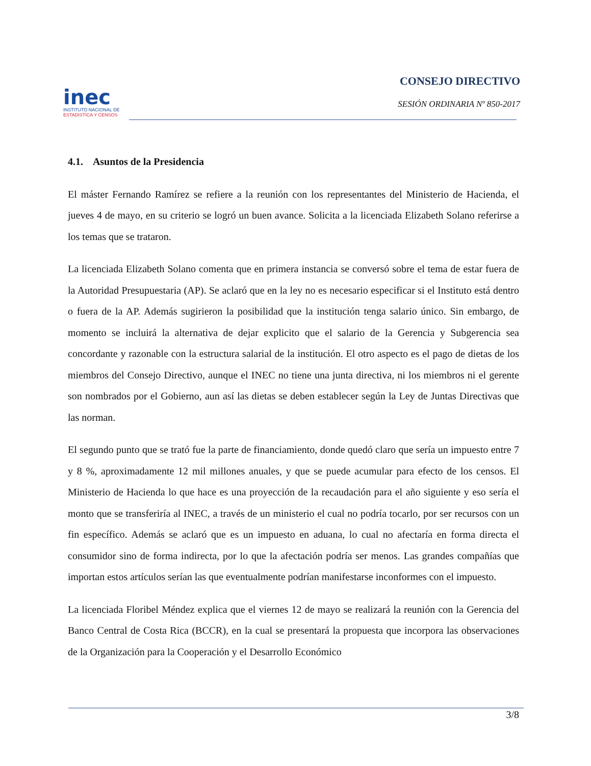inec
INSTITUTO NACIONAL DE
ESTADISTICA Y CENSOS
CONSEJO DIRECTIVO
SESIÓN ORDINARIA Nº 850-2017
4.1. Asuntos de la Presidencia
El máster Fernando Ramírez se refiere a la reunión con los representantes del Ministerio de Hacienda, el jueves 4 de mayo, en su criterio se logró un buen avance. Solicita a la licenciada Elizabeth Solano referirse a los temas que se trataron.
La licenciada Elizabeth Solano comenta que en primera instancia se conversó sobre el tema de estar fuera de la Autoridad Presupuestaria (AP). Se aclaró que en la ley no es necesario especificar si el Instituto está dentro o fuera de la AP. Además sugirieron la posibilidad que la institución tenga salario único. Sin embargo, de momento se incluirá la alternativa de dejar explicito que el salario de la Gerencia y Subgerencia sea concordante y razonable con la estructura salarial de la institución. El otro aspecto es el pago de dietas de los miembros del Consejo Directivo, aunque el INEC no tiene una junta directiva, ni los miembros ni el gerente son nombrados por el Gobierno, aun así las dietas se deben establecer según la Ley de Juntas Directivas que las norman.
El segundo punto que se trató fue la parte de financiamiento, donde quedó claro que sería un impuesto entre 7 y 8 %, aproximadamente 12 mil millones anuales, y que se puede acumular para efecto de los censos. El Ministerio de Hacienda lo que hace es una proyección de la recaudación para el año siguiente y eso sería el monto que se transferiría al INEC, a través de un ministerio el cual no podría tocarlo, por ser recursos con un fin específico. Además se aclaró que es un impuesto en aduana, lo cual no afectaría en forma directa el consumidor sino de forma indirecta, por lo que la afectación podría ser menos. Las grandes compañías que importan estos artículos serían las que eventualmente podrían manifestarse inconformes con el impuesto.
La licenciada Floribel Méndez explica que el viernes 12 de mayo se realizará la reunión con la Gerencia del Banco Central de Costa Rica (BCCR), en la cual se presentará la propuesta que incorpora las observaciones de la Organización para la Cooperación y el Desarrollo Económico
3/8